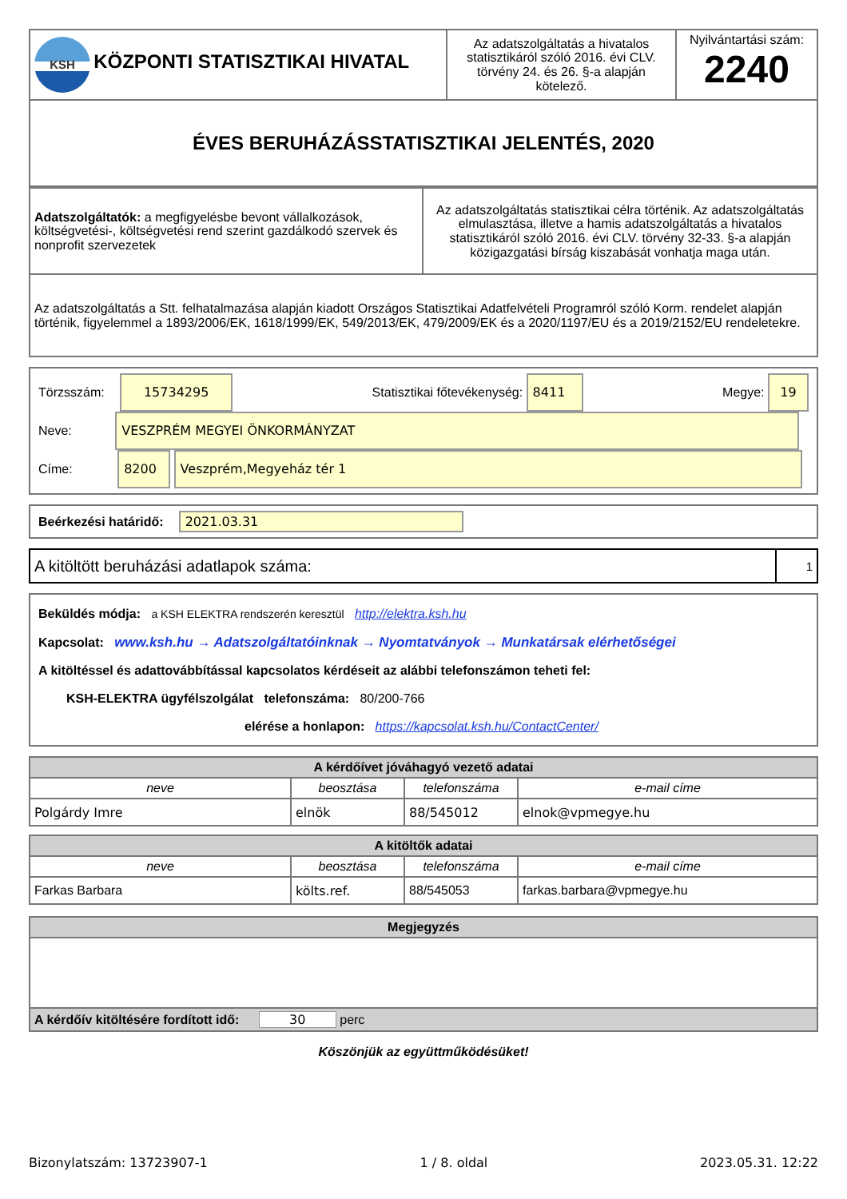| KSH KÖZPONTI STATISZTIKAI HIVATAL | Az adatszolgáltatás a hivatalos statisztikáról szóló 2016. évi CLV. törvény 24. és 26. §-a alapján kötelező. | Nyilvántartási szám: 2240 |
| ÉVES BERUHÁZÁSSTATISZTIKAI JELENTÉS, 2020 | | |
| Adatszolgáltatók: a megfigyelésbe bevont vállalkozások, költségvetési-, költségvetési rend szerint gazdálkodó szervek és nonprofit szervezetek | Az adatszolgáltatás statisztikai célra történik. Az adatszolgáltatás elmulasztása, illetve a hamis adatszolgáltatás a hivatalos statisztikáról szóló 2016. évi CLV. törvény 32-33. §-a alapján közigazgatási bírság kiszabását vonhatja maga után. |
| Az adatszolgáltatás a Stt. felhatalmazása alapján kiadott Országos Statisztikai Adatfelvételi Programról szóló Korm. rendelet alapján történik, figyelemmel a 1893/2006/EK, 1618/1999/EK, 549/2013/EK, 479/2009/EK és a 2020/1197/EU és a 2019/2152/EU rendeletekre. | |
Törzsszám: 15734295 Statisztikai főtevékenység: 8411 Megye: 19
Neve: VESZPRÉM MEGYEI ÖNKORMÁNYZAT
Címe: 8200 Veszprém,Megyeház tér 1
Beérkezési határidő: 2021.03.31
| A kitöltött beruházási adatlapok száma: | 1 |
Beküldés módja: a KSH ELEKTRA rendszerén keresztül http://elektra.ksh.hu
Kapcsolat: www.ksh.hu → Adatszolgáltatóinknak → Nyomtatványok → Munkatársak elérhetőségei
A kitöltéssel és adattovábbítással kapcsolatos kérdéseit az alábbi telefonszámon teheti fel:
KSH-ELEKTRA ügyfélszolgálat telefonszáma: 80/200-766
elérése a honlapon: https://kapcsolat.ksh.hu/ContactCenter/
| A kérdőívet jóváhagyó vezető adatai | | | |
| neve | beosztása | telefonszáma | e-mail címe |
| Polgárdy Imre | elnök | 88/545012 | elnok@vpmegye.hu |
| A kitöltők adatai | | | |
| neve | beosztása | telefonszáma | e-mail címe |
| Farkas Barbara | költs.ref. | 88/545053 | farkas.barbara@vpmegye.hu |
| Megjegyzés |
| A kérdőív kitöltésére fordított idő: 30 perc |
Köszönjük az együttműködésüket!
Bizonylatszám: 13723907-1 1 / 8. oldal 2023.05.31. 12:22